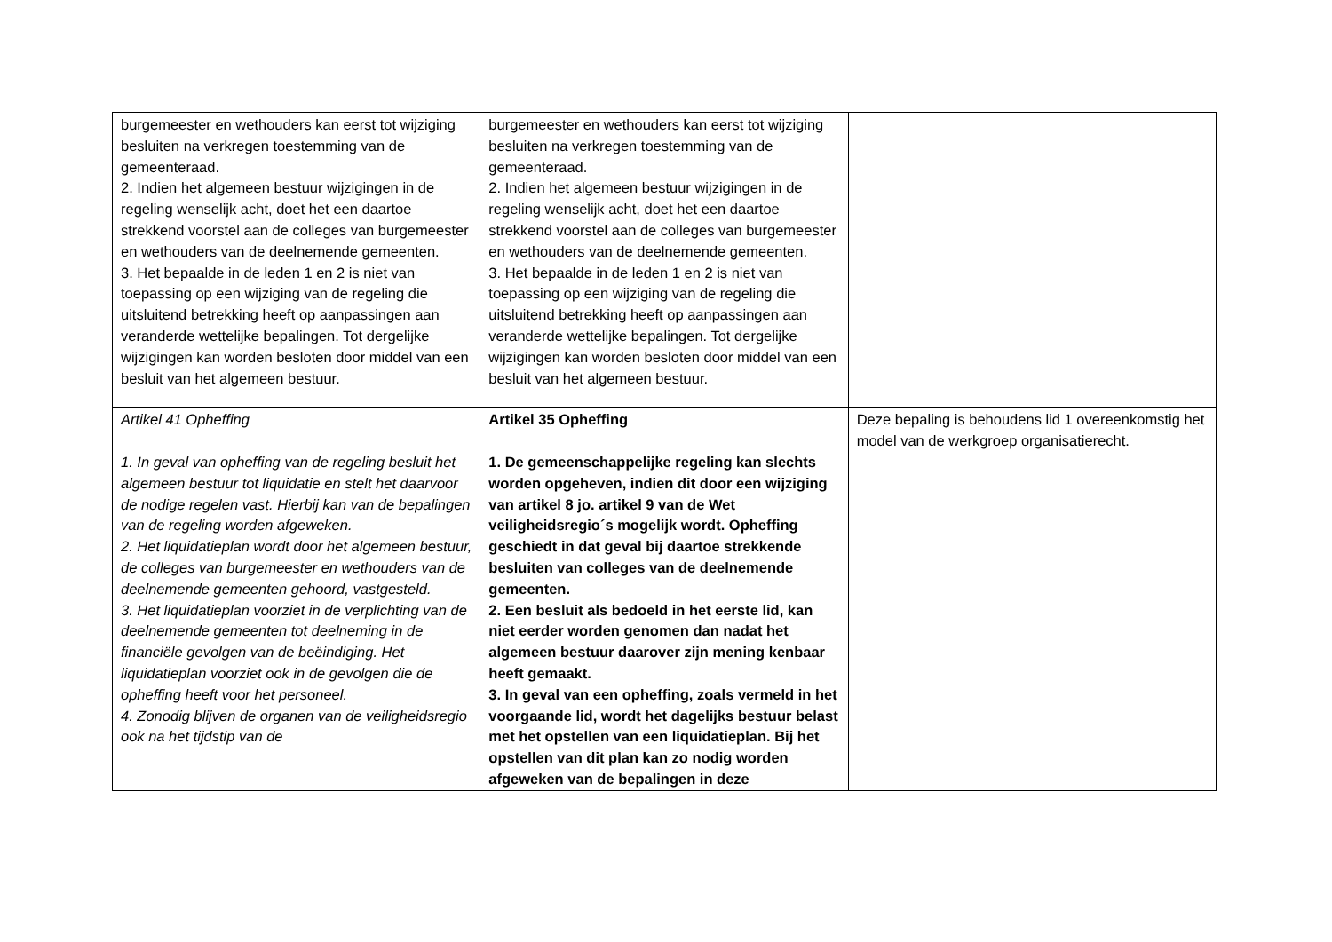| burgemeester en wethouders kan eerst tot wijziging besluiten na verkregen toestemming van de gemeenteraad. 2. Indien het algemeen bestuur wijzigingen in de regeling wenselijk acht, doet het een daartoe strekkend voorstel aan de colleges van burgemeester en wethouders van de deelnemende gemeenten. 3. Het bepaalde in de leden 1 en 2 is niet van toepassing op een wijziging van de regeling die uitsluitend betrekking heeft op aanpassingen aan veranderde wettelijke bepalingen. Tot dergelijke wijzigingen kan worden besloten door middel van een besluit van het algemeen bestuur. | burgemeester en wethouders kan eerst tot wijziging besluiten na verkregen toestemming van de gemeenteraad. 2. Indien het algemeen bestuur wijzigingen in de regeling wenselijk acht, doet het een daartoe strekkend voorstel aan de colleges van burgemeester en wethouders van de deelnemende gemeenten. 3. Het bepaalde in de leden 1 en 2 is niet van toepassing op een wijziging van de regeling die uitsluitend betrekking heeft op aanpassingen aan veranderde wettelijke bepalingen. Tot dergelijke wijzigingen kan worden besloten door middel van een besluit van het algemeen bestuur. | |
| Artikel 41 Opheffing 1. In geval van opheffing van de regeling besluit het algemeen bestuur tot liquidatie en stelt het daarvoor de nodige regelen vast. Hierbij kan van de bepalingen van de regeling worden afgeweken. 2. Het liquidatieplan wordt door het algemeen bestuur, de colleges van burgemeester en wethouders van de deelnemende gemeenten gehoord, vastgesteld. 3. Het liquidatieplan voorziet in de verplichting van de deelnemende gemeenten tot deelneming in de financiële gevolgen van de beëindiging. Het liquidatieplan voorziet ook in de gevolgen die de opheffing heeft voor het personeel. 4. Zonodig blijven de organen van de veiligheidsregio ook na het tijdstip van de | Artikel 35 Opheffing 1. De gemeenschappelijke regeling kan slechts worden opgeheven, indien dit door een wijziging van artikel 8 jo. artikel 9 van de Wet veiligheidsregio´s mogelijk wordt. Opheffing geschiedt in dat geval bij daartoe strekkende besluiten van colleges van de deelnemende gemeenten. 2. Een besluit als bedoeld in het eerste lid, kan niet eerder worden genomen dan nadat het algemeen bestuur daarover zijn mening kenbaar heeft gemaakt. 3. In geval van een opheffing, zoals vermeld in het voorgaande lid, wordt het dagelijks bestuur belast met het opstellen van een liquidatieplan. Bij het opstellen van dit plan kan zo nodig worden afgeweken van de bepalingen in deze | Deze bepaling is behoudens lid 1 overeenkomstig het model van de werkgroep organisatierecht. |